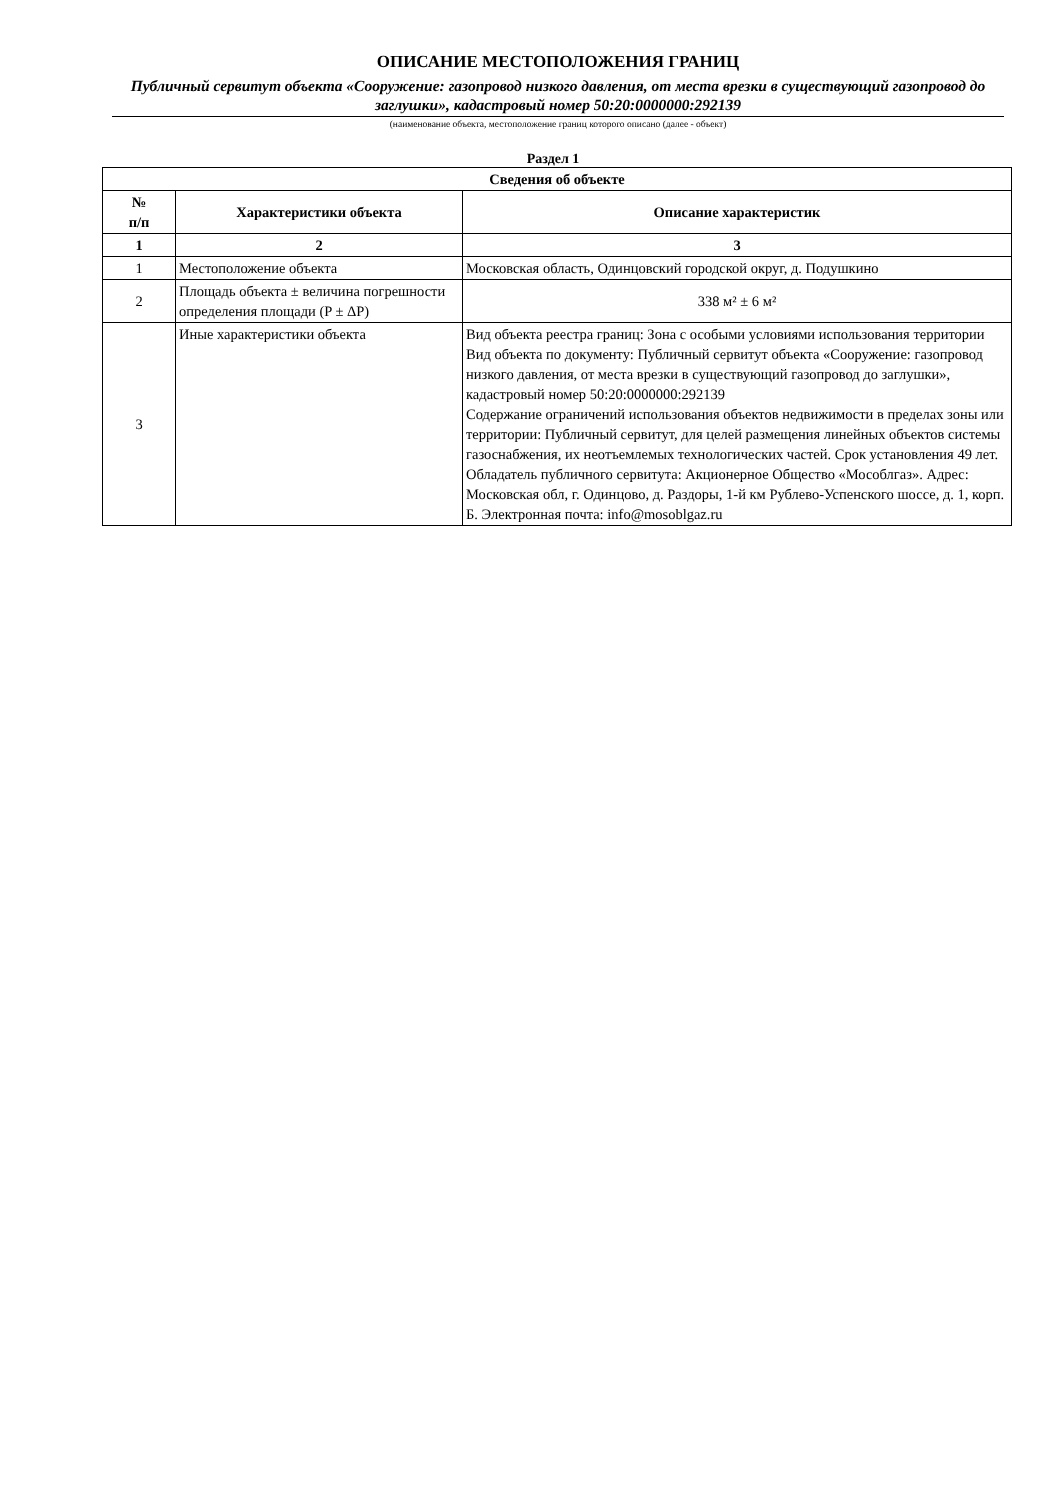ОПИСАНИЕ МЕСТОПОЛОЖЕНИЯ ГРАНИЦ
Публичный сервитут объекта «Сооружение: газопровод низкого давления, от места врезки в существующий газопровод до заглушки», кадастровый номер 50:20:0000000:292139
(наименование объекта, местоположение границ которого описано (далее - объект)
Раздел 1
| Сведения об объекте | | |
| --- | --- | --- |
| № п/п | Характеристики объекта | Описание характеристик |
| 1 | 2 | 3 |
| 1 | Местоположение объекта | Московская область, Одинцовский городской округ, д. Подушкино |
| 2 | Площадь объекта ± величина погрешности определения площади (P ± ΔP) | 338 м² ± 6 м² |
| 3 | Иные характеристики объекта | Вид объекта реестра границ: Зона с особыми условиями использования территории Вид объекта по документу: Публичный сервитут объекта «Сооружение: газопровод низкого давления, от места врезки в существующий газопровод до заглушки», кадастровый номер 50:20:0000000:292139 Содержание ограничений использования объектов недвижимости в пределах зоны или территории: Публичный сервитут, для целей размещения линейных объектов системы газоснабжения, их неотъемлемых технологических частей. Срок установления 49 лет. Обладатель публичного сервитута: Акционерное Общество «Мособлгаз». Адрес: Московская обл, г. Одинцово, д. Раздоры, 1-й км Рублево-Успенского шоссе, д. 1, корп. Б. Электронная почта: info@mosoblgaz.ru |